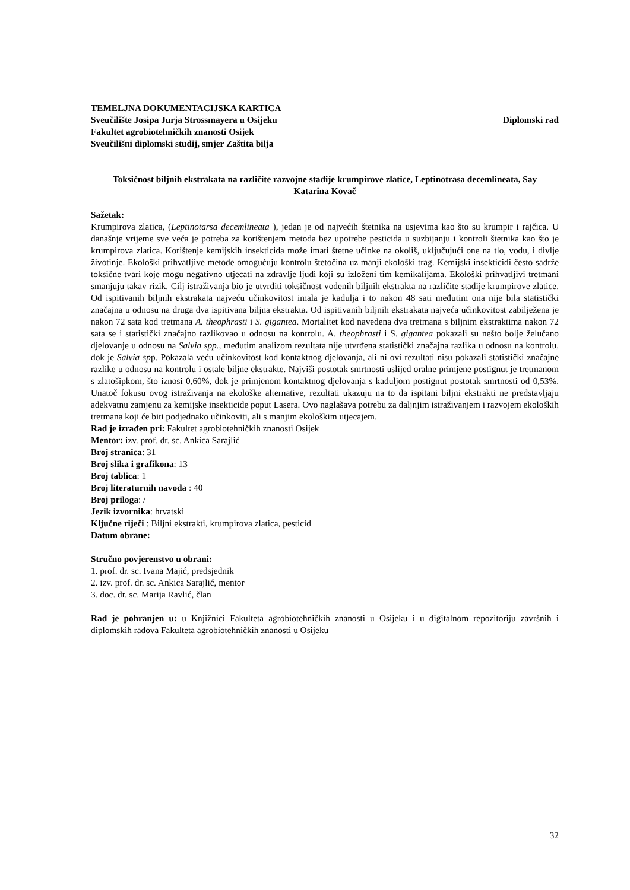TEMELJNA DOKUMENTACIJSKA KARTICA
Sveučilište Josipa Jurja Strossmayera u Osijeku Diplomski rad
Fakultet agrobiotehničkih znanosti Osijek
Sveučilišni diplomski studij, smjer Zaštita bilja
Toksičnost biljnih ekstrakata na različite razvojne stadije krumpirove zlatice, Leptinotrasa decemlineata, Say
Katarina Kovač
Sažetak:
Krumpirova zlatica, (Leptinotarsa decemlineata ), jedan je od najvećih štetnika na usjevima kao što su krumpir i rajčica. U današnje vrijeme sve veća je potreba za korištenjem metoda bez upotrebe pesticida u suzbijanju i kontroli štetnika kao što je krumpirova zlatica. Korištenje kemijskih insekticida može imati štetne učinke na okoliš, uključujući one na tlo, vodu, i divlje životinje. Ekološki prihvatljive metode omogućuju kontrolu štetočina uz manji ekološki trag. Kemijski insekticidi često sadrže toksične tvari koje mogu negativno utjecati na zdravlje ljudi koji su izloženi tim kemikalijama. Ekološki prihvatljivi tretmani smanjuju takav rizik. Cilj istraživanja bio je utvrditi toksičnost vodenih biljnih ekstrakta na različite stadije krumpirove zlatice. Od ispitivanih biljnih ekstrakata najveću učinkovitost imala je kadulja i to nakon 48 sati međutim ona nije bila statistički značajna u odnosu na druga dva ispitivana biljna ekstrakta. Od ispitivanih biljnih ekstrakata najveća učinkovitost zabilježena je nakon 72 sata kod tretmana A. theophrasti i S. gigantea. Mortalitet kod navedena dva tretmana s biljnim ekstraktima nakon 72 sata se i statistički značajno razlikovao u odnosu na kontrolu. A. theophrasti i S. gigantea pokazali su nešto bolje želučano djelovanje u odnosu na Salvia spp., međutim analizom rezultata nije utvrđena statistički značajna razlika u odnosu na kontrolu, dok je Salvia spp. Pokazala veću učinkovitost kod kontaktnog djelovanja, ali ni ovi rezultati nisu pokazali statistički značajne razlike u odnosu na kontrolu i ostale biljne ekstrakte. Najviši postotak smrtnosti uslijed oralne primjene postignut je tretmanom s zlatošipkom, što iznosi 0,60%, dok je primjenom kontaktnog djelovanja s kaduljom postignut postotak smrtnosti od 0,53%. Unatoč fokusu ovog istraživanja na ekološke alternative, rezultati ukazuju na to da ispitani biljni ekstrakti ne predstavljaju adekvatnu zamjenu za kemijske insekticide poput Lasera. Ovo naglašava potrebu za daljnjim istraživanjem i razvojem ekoloških tretmana koji će biti podjednako učinkoviti, ali s manjim ekološkim utjecajem.
Rad je izrađen pri: Fakultet agrobiotehničkih znanosti Osijek
Mentor: izv. prof. dr. sc. Ankica Sarajlić
Broj stranica: 31
Broj slika i grafikona: 13
Broj tablica: 1
Broj literaturnih navoda : 40
Broj priloga: /
Jezik izvornika: hrvatski
Ključne riječi : Biljni ekstrakti, krumpirova zlatica, pesticid
Datum obrane:
Stručno povjerenstvo u obrani:
1. prof. dr. sc. Ivana Majić, predsjednik
2. izv. prof. dr. sc. Ankica Sarajlić, mentor
3. doc. dr. sc. Marija Ravlić, član
Rad je pohranjen u: u Knjižnici Fakulteta agrobiotehničkih znanosti u Osijeku i u digitalnom repozitoriju završnih i diplomskih radova Fakulteta agrobiotehničkih znanosti u Osijeku
32